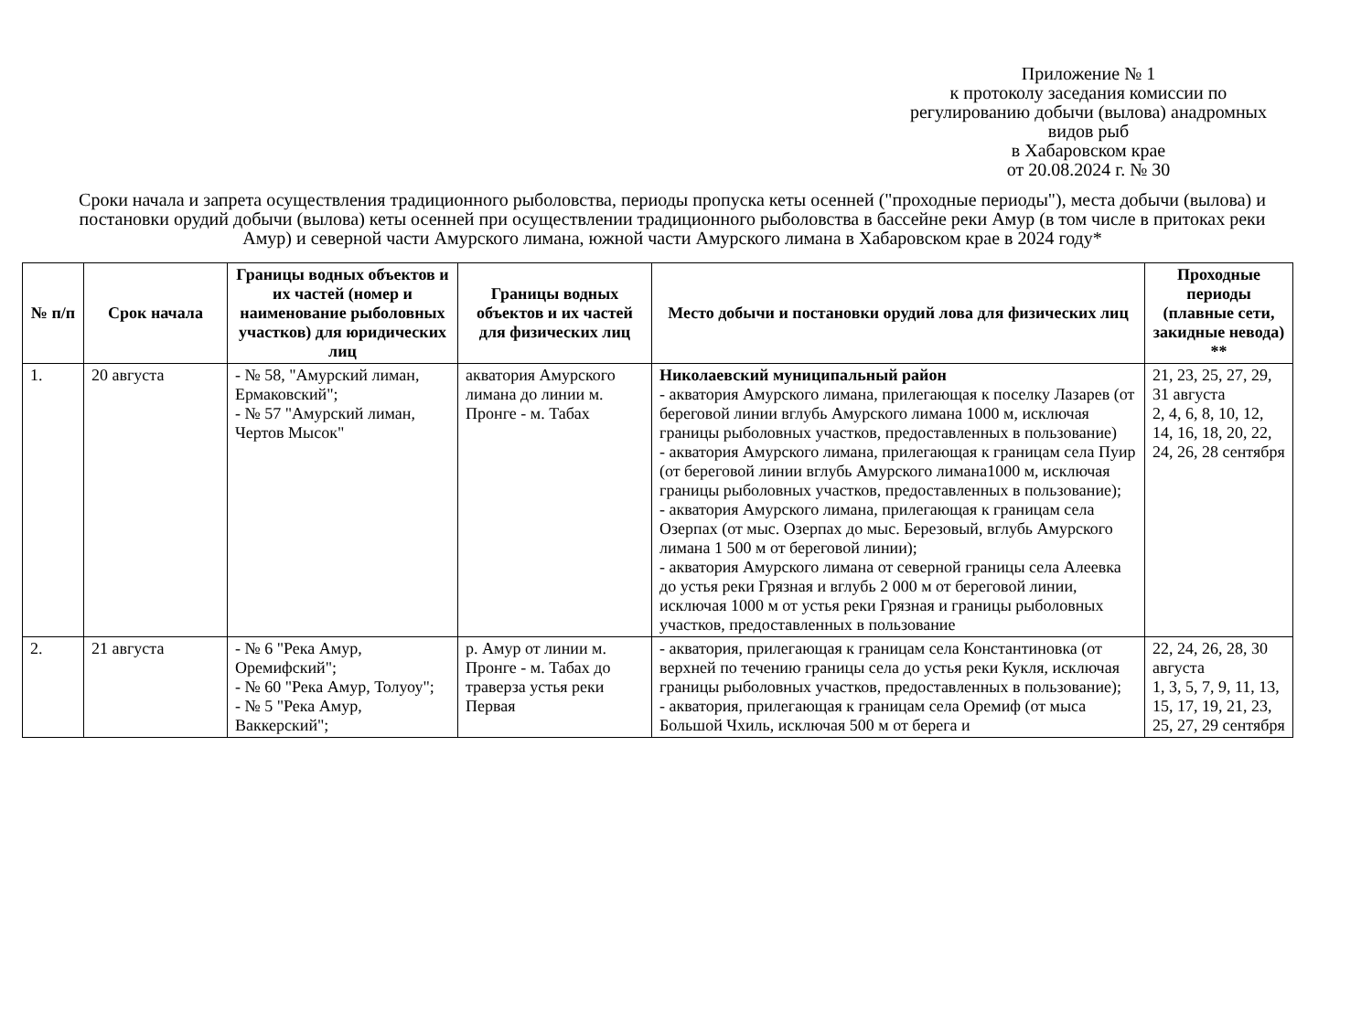Приложение № 1
к протоколу заседания комиссии по регулированию добычи (вылова) анадромных видов рыб
в Хабаровском крае
от 20.08.2024 г. № 30
Сроки начала и запрета осуществления традиционного рыболовства, периоды пропуска кеты осенней ("проходные периоды"), места добычи (вылова) и постановки орудий добычи (вылова) кеты осенней при осуществлении традиционного рыболовства в бассейне реки Амур (в том числе в притоках реки Амур) и северной части Амурского лимана, южной части Амурского лимана в Хабаровском крае в 2024 году*
| № п/п | Срок начала | Границы водных объектов и их частей (номер и наименование рыболовных участков) для юридических лиц | Границы водных объектов и их частей для физических лиц | Место добычи и постановки орудий лова для физических лиц | Проходные периоды (плавные сети, закидные невода) ** |
| --- | --- | --- | --- | --- | --- |
| 1. | 20 августа | - № 58, "Амурский лиман, Ермаковский"; - № 57 "Амурский лиман, Чертов Мысок" | акватория Амурского лимана до линии м. Пронге - м. Табах | Николаевский муниципальный район - акватория Амурского лимана, прилегающая к поселку Лазарев (от береговой линии вглубь Амурского лимана 1000 м, исключая границы рыболовных участков, предоставленных в пользование) - акватория Амурского лимана, прилегающая к границам села Пуир (от береговой линии вглубь Амурского лимана1000 м, исключая границы рыболовных участков, предоставленных в пользование); - акватория Амурского лимана, прилегающая к границам села Озерпах (от мыс. Озерпах до мыс. Березовый, вглубь Амурского лимана 1 500 м от береговой линии); - акватория Амурского лимана от северной границы села Алеевка до устья реки Грязная и вглубь 2 000 м от береговой линии, исключая 1000 м от устья реки Грязная и границы рыболовных участков, предоставленных в пользование | 21, 23, 25, 27, 29, 31 августа 2, 4, 6, 8, 10, 12, 14, 16, 18, 20, 22, 24, 26, 28 сентября |
| 2. | 21 августа | - № 6 "Река Амур, Оремифский"; - № 60 "Река Амур, Толуоу"; - № 5 "Река Амур, Ваккерский"; | р. Амур от линии м. Пронге - м. Табах до траверза устья реки Первая | - акватория, прилегающая к границам села Константиновка (от верхней по течению границы села до устья реки Кукля, исключая границы рыболовных участков, предоставленных в пользование); - акватория, прилегающая к границам села Оремиф (от мыса Большой Чхиль, исключая 500 м от берега и | 22, 24, 26, 28, 30 августа 1, 3, 5, 7, 9, 11, 13, 15, 17, 19, 21, 23, 25, 27, 29 сентября |